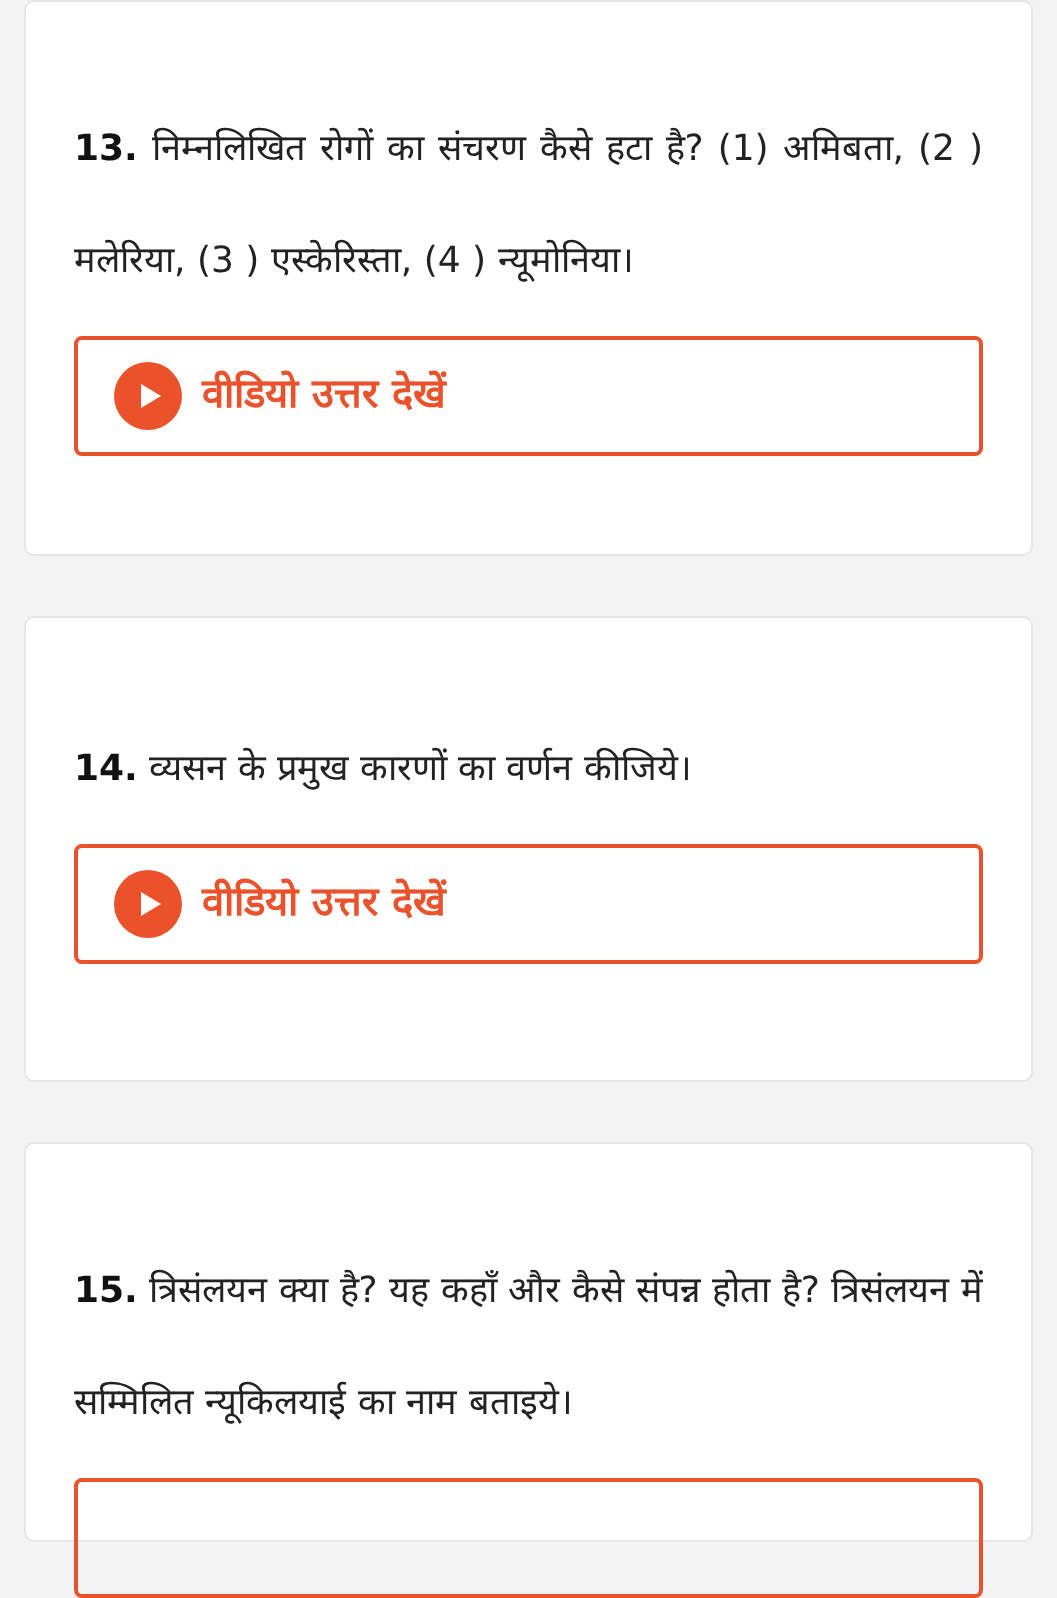13. निम्नलिखित रोगों का संचरण कैसे हटा है? (1) अमिबता, (2 ) मलेरिया, (3 ) एस्केरिस्ता, (4 ) न्यूमोनिया।
वीडियो उत्तर देखें
14. व्यसन के प्रमुख कारणों का वर्णन कीजिये।
वीडियो उत्तर देखें
15. त्रिसंलयन क्या है? यह कहाँ और कैसे संपन्न होता है? त्रिसंलयन में सम्मिलित न्यूकिलयाई का नाम बताइये।